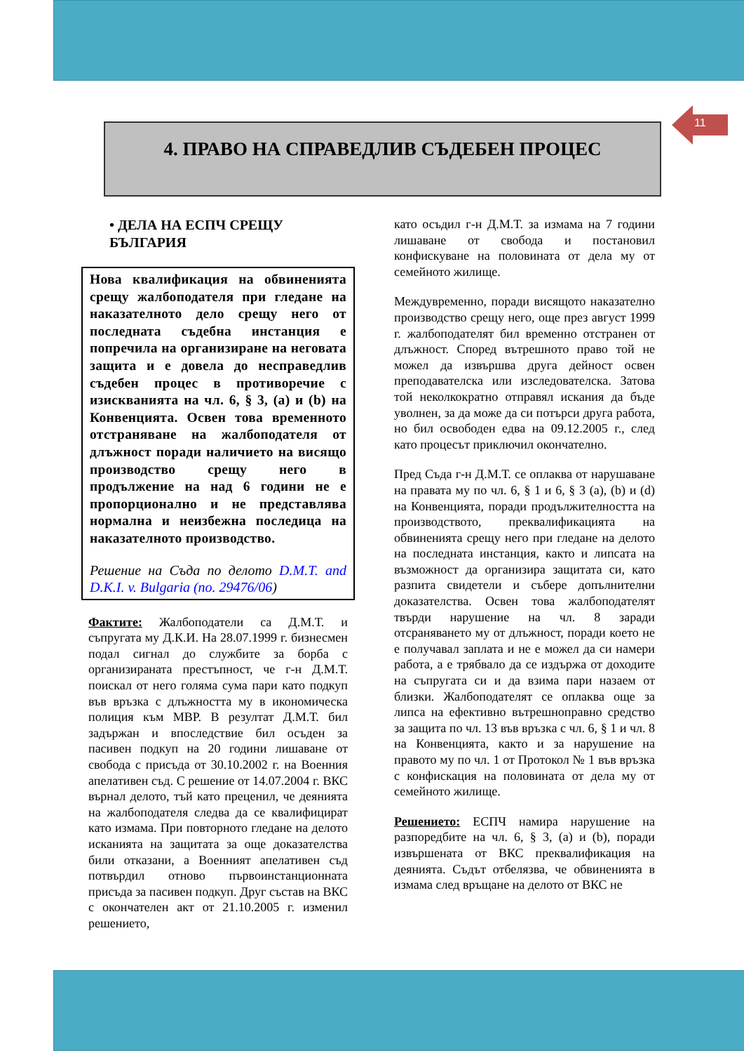11
4. ПРАВО НА СПРАВЕДЛИВ СЪДЕБЕН ПРОЦЕС
• ДЕЛА НА ЕСПЧ СРЕЩУ БЪЛГАРИЯ
Нова квалификация на обвиненията срещу жалбоподателя при гледане на наказателното дело срещу него от последната съдебна инстанция е попречила на организиране на неговата защита и е довела до несправедлив съдебен процес в противоречие с изискванията на чл. 6, § 3, (a) и (b) на Конвенцията. Освен това временното отстраняване на жалбоподателя от длъжност поради наличието на висящо производство срещу него в продължение на над 6 години не е пропорционално и не представлява нормална и неизбежна последица на наказателното производство.
Решение на Съда по делото D.M.T. and D.K.I. v. Bulgaria (no. 29476/06)
Фактите: Жалбоподатели са Д.М.Т. и съпругата му Д.К.И. На 28.07.1999 г. бизнесмен подал сигнал до службите за борба с организираната престъпност, че г-н Д.М.Т. поискал от него голяма сума пари като подкуп във връзка с длъжността му в икономическа полиция към МВР. В резултат Д.М.Т. бил задържан и впоследствие бил осъден за пасивен подкуп на 20 години лишаване от свобода с присъда от 30.10.2002 г. на Военния апелативен съд. С решение от 14.07.2004 г. ВКС върнал делото, тъй като преценил, че деянията на жалбоподателя следва да се квалифицират като измама. При повторното гледане на делото исканията на защитата за още доказателства били отказани, а Военният апелативен съд потвърдил отново първоинстанционната присъда за пасивен подкуп. Друг състав на ВКС с окончателен акт от 21.10.2005 г. изменил решението,
като осъдил г-н Д.М.Т. за измама на 7 години лишаване от свобода и постановил конфискуване на половината от дела му от семейното жилище.
Междувременно, поради висящото наказателно производство срещу него, още през август 1999 г. жалбоподателят бил временно отстранен от длъжност. Според вътрешното право той не можел да извършва друга дейност освен преподавателска или изследователска. Затова той неколкократно отправял искания да бъде уволнен, за да може да си потърси друга работа, но бил освободен едва на 09.12.2005 г., след като процесът приключил окончателно.
Пред Съда г-н Д.М.Т. се оплаква от нарушаване на правата му по чл. 6, § 1 и 6, § 3 (a), (b) и (d) на Конвенцията, поради продължителността на производството, преквалификацията на обвиненията срещу него при гледане на делото на последната инстанция, както и липсата на възможност да организира защитата си, като разпита свидетели и събере допълнителни доказателства. Освен това жалбоподателят твърди нарушение на чл. 8 заради отсраняването му от длъжност, поради което не е получавал заплата и не е можел да си намери работа, а е трябвало да се издържа от доходите на съпругата си и да взима пари назаем от близки. Жалбоподателят се оплаква още за липса на ефективно вътрешноправно средство за защита по чл. 13 във връзка с чл. 6, § 1 и чл. 8 на Конвенцията, както и за нарушение на правото му по чл. 1 от Протокол № 1 във връзка с конфискация на половината от дела му от семейното жилище.
Решението: ЕСПЧ намира нарушение на разпоредбите на чл. 6, § 3, (a) и (b), поради извършената от ВКС преквалификация на деянията. Съдът отбелязва, че обвиненията в измама след връщане на делото от ВКС не